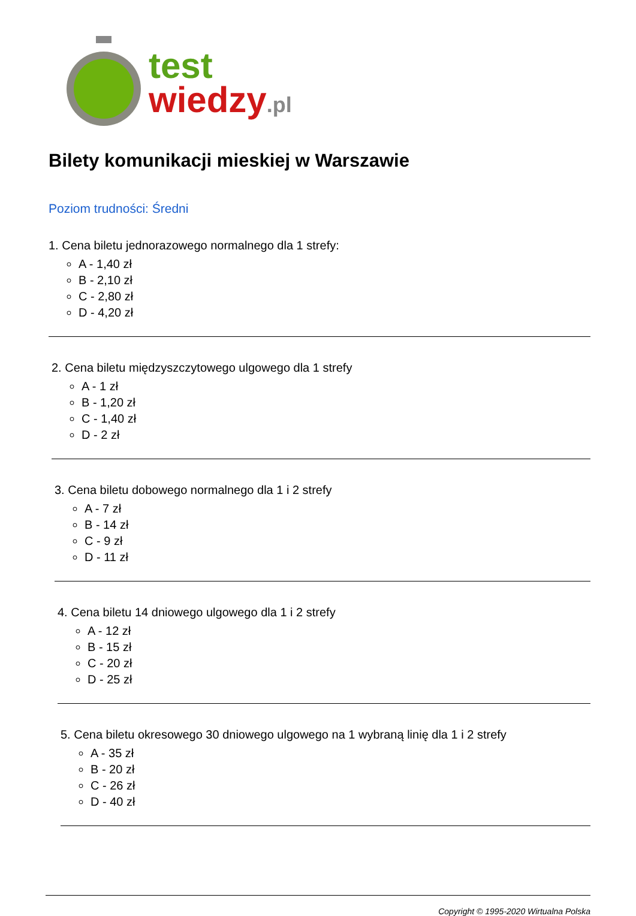test
wiedzy.pl
Bilety komunikacji mieskiej w Warszawie
Poziom trudności: Średni
1. Cena biletu jednorazowego normalnego dla 1 strefy:
A - 1,40 zł
B - 2,10 zł
C - 2,80 zł
D - 4,20 zł
2. Cena biletu międzyszczytowego ulgowego dla 1 strefy
A - 1 zł
B - 1,20 zł
C - 1,40 zł
D - 2 zł
3. Cena biletu dobowego normalnego dla 1 i 2 strefy
A - 7 zł
B - 14 zł
C - 9 zł
D - 11 zł
4. Cena biletu 14 dniowego ulgowego dla 1 i 2 strefy
A - 12 zł
B - 15 zł
C - 20 zł
D - 25 zł
5. Cena biletu okresowego 30 dniowego ulgowego na 1 wybraną linię dla 1 i 2 strefy
A - 35 zł
B - 20 zł
C - 26 zł
D - 40 zł
Copyright © 1995-2020 Wirtualna Polska